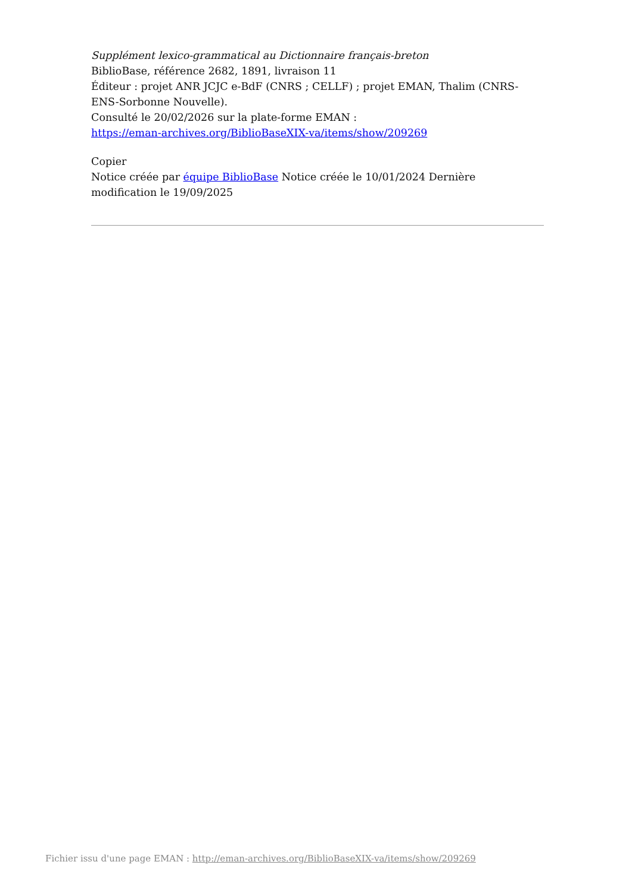Supplément lexico-grammatical au Dictionnaire français-breton
BiblioBase, référence 2682, 1891, livraison 11
Éditeur : projet ANR JCJC e-BdF (CNRS ; CELLF) ; projet EMAN, Thalim (CNRS-ENS-Sorbonne Nouvelle).
Consulté le 20/02/2026 sur la plate-forme EMAN :
https://eman-archives.org/BiblioBaseXIX-va/items/show/209269
Copier
Notice créée par équipe BiblioBase Notice créée le 10/01/2024 Dernière modification le 19/09/2025
Fichier issu d'une page EMAN : http://eman-archives.org/BiblioBaseXIX-va/items/show/209269